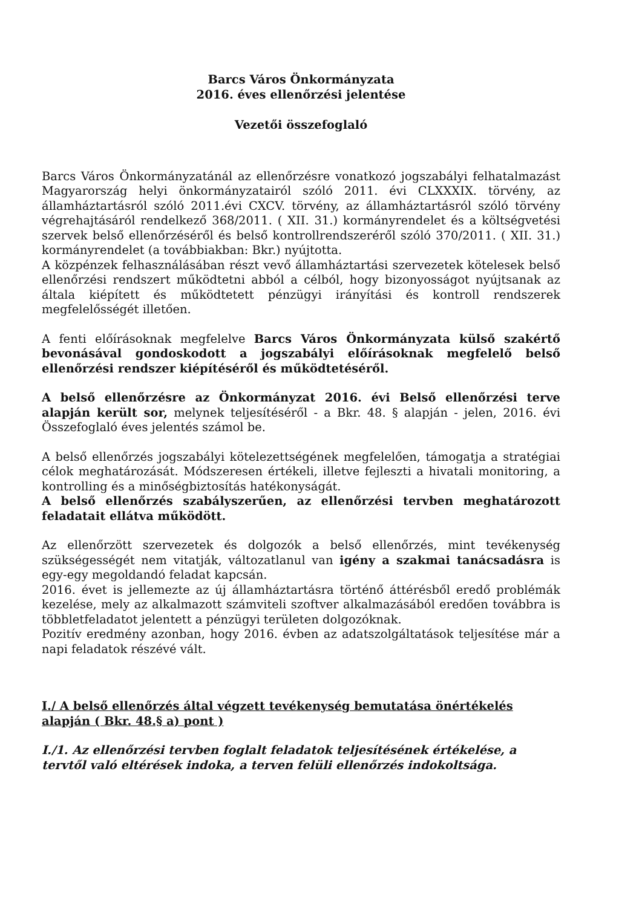Barcs Város Önkormányzata
2016. éves ellenőrzési jelentése
Vezetői összefoglaló
Barcs Város Önkormányzatánál az ellenőrzésre vonatkozó jogszabályi felhatalmazást Magyarország helyi önkormányzatairól szóló 2011. évi CLXXXIX. törvény, az államháztartásról szóló 2011.évi CXCV. törvény, az államháztartásról szóló törvény végrehajtásáról rendelkező 368/2011. ( XII. 31.) kormányrendelet és a költségvetési szervek belső ellenőrzéséről és belső kontrollrendszeréről szóló 370/2011. ( XII. 31.) kormányrendelet (a továbbiakban: Bkr.) nyújtotta.
A közpénzek felhasználásában részt vevő államháztartási szervezetek kötelesek belső ellenőrzési rendszert működtetni abból a célból, hogy bizonyosságot nyújtsanak az általa kiépített és működtetett pénzügyi irányítási és kontroll rendszerek megfelelősségét illetően.
A fenti előírásoknak megfelelve Barcs Város Önkormányzata külső szakértő bevonásával gondoskodott a jogszabályi előírásoknak megfelelő belső ellenőrzési rendszer kiépítéséről és működtetéséről.
A belső ellenőrzésre az Önkormányzat 2016. évi Belső ellenőrzési terve alapján került sor, melynek teljesítéséről - a Bkr. 48. § alapján - jelen, 2016. évi Összefoglaló éves jelentés számol be.
A belső ellenőrzés jogszabályi kötelezettségének megfelelően, támogatja a stratégiai célok meghatározását. Módszeresen értékeli, illetve fejleszti a hivatali monitoring, a kontrolling és a minőségbiztosítás hatékonyságát.
A belső ellenőrzés szabályszerűen, az ellenőrzési tervben meghatározott feladatait ellátva működött.
Az ellenőrzött szervezetek és dolgozók a belső ellenőrzés, mint tevékenység szükségességét nem vitatják, változatlanul van igény a szakmai tanácsadásra is egy-egy megoldandó feladat kapcsán.
2016. évet is jellemezte az új államháztartásra történő áttérésből eredő problémák kezelése, mely az alkalmazott számviteli szoftver alkalmazásából eredően továbbra is többletfeladatot jelentett a pénzügyi területen dolgozóknak.
Pozitív eredmény azonban, hogy 2016. évben az adatszolgáltatások teljesítése már a napi feladatok részévé vált.
I./ A belső ellenőrzés által végzett tevékenység bemutatása önértékelés alapján ( Bkr. 48.§ a) pont )
I./1. Az ellenőrzési tervben foglalt feladatok teljesítésének értékelése, a tervtől való eltérések indoka, a terven felüli ellenőrzés indokoltsága.